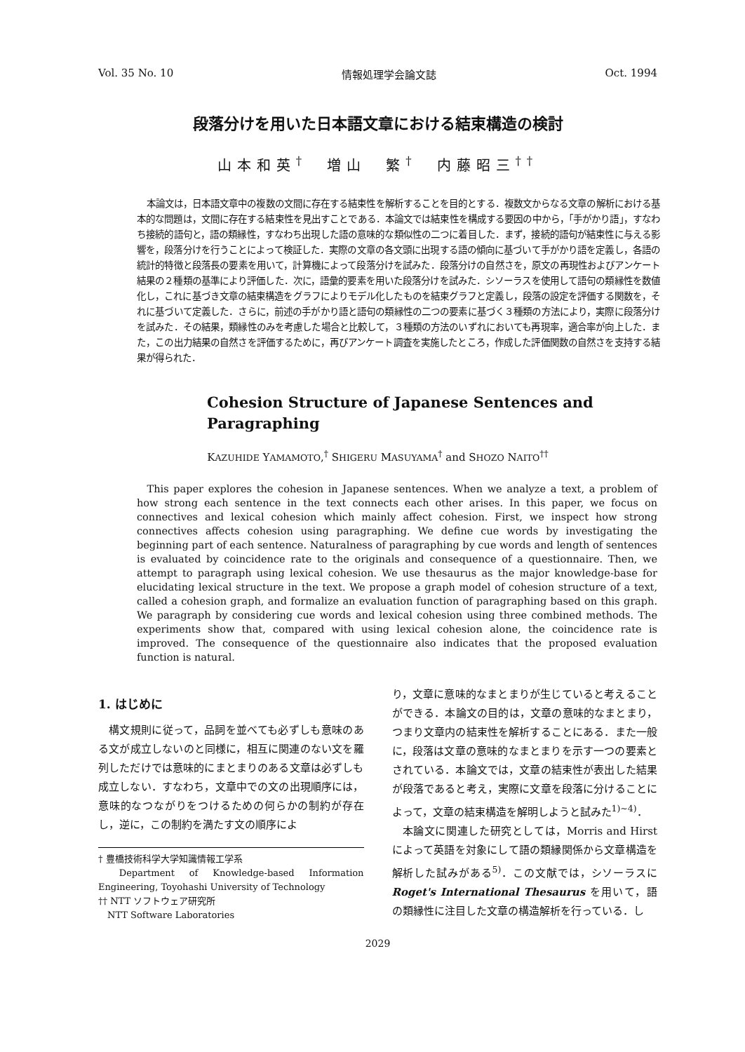Vol. 35 No. 10 情報処理学会論文誌 Oct. 1994
段落分けを用いた日本語文章における結束構造の検討
山本和英<sup>†</sup>　増山　繁<sup>†</sup>　内藤昭三<sup>††</sup>
本論文は，日本語文章中の複数の文間に存在する結束性を解析することを目的とする．複数文からなる文章の解析における基本的な問題は，文間に存在する結束性を見出すことである．本論文では結束性を構成する要因の中から，「手がかり語」，すなわち接続的語句と，語の類縁性，すなわち出現した語の意味的な類似性の二つに着目した．まず，接続的語句が結束性に与える影響を，段落分けを行うことによって検証した．実際の文章の各文頭に出現する語の傾向に基づいて手がかり語を定義し，各語の統計的特徴と段落長の要素を用いて，計算機によって段落分けを試みた．段落分けの自然さを，原文の再現性およびアンケート結果の２種類の基準により評価した．次に，語彙的要素を用いた段落分けを試みた．シソーラスを使用して語句の類縁性を数値化し，これに基づき文章の結束構造をグラフによりモデル化したものを結束グラフと定義し，段落の設定を評価する関数を，それに基づいて定義した．さらに，前述の手がかり語と語句の類縁性の二つの要素に基づく３種類の方法により，実際に段落分けを試みた．その結果，類縁性のみを考慮した場合と比較して，３種類の方法のいずれにおいても再現率，適合率が向上した．また，この出力結果の自然さを評価するために，再びアンケート調査を実施したところ，作成した評価関数の自然さを支持する結果が得られた．
Cohesion Structure of Japanese Sentences and
Paragraphing
KAZUHIDE YAMAMOTO,<sup>†</sup> SHIGERU MASUYAMA<sup>†</sup> and SHOZO NAITO<sup>††</sup>
This paper explores the cohesion in Japanese sentences. When we analyze a text, a problem of how strong each sentence in the text connects each other arises. In this paper, we focus on connectives and lexical cohesion which mainly affect cohesion. First, we inspect how strong connectives affects cohesion using paragraphing. We define cue words by investigating the beginning part of each sentence. Naturalness of paragraphing by cue words and length of sentences is evaluated by coincidence rate to the originals and consequence of a questionnaire. Then, we attempt to paragraph using lexical cohesion. We use thesaurus as the major knowledge-base for elucidating lexical structure in the text. We propose a graph model of cohesion structure of a text, called a cohesion graph, and formalize an evaluation function of paragraphing based on this graph. We paragraph by considering cue words and lexical cohesion using three combined methods. The experiments show that, compared with using lexical cohesion alone, the coincidence rate is improved. The consequence of the questionnaire also indicates that the proposed evaluation function is natural.
1. はじめに
構文規則に従って，品詞を並べても必ずしも意味のある文が成立しないのと同様に，相互に関連のない文を羅列しただけでは意味的にまとまりのある文章は必ずしも成立しない．すなわち，文章中での文の出現順序には，意味的なつながりをつけるための何らかの制約が存在し，逆に，この制約を満たす文の順序によ
† 豊橋技術科学大学知識情報工学系
　Department of Knowledge-based Information Engineering, Toyohashi University of Technology
†† NTT ソフトウェア研究所
　NTT Software Laboratories
り，文章に意味的なまとまりが生じていると考えることができる．本論文の目的は，文章の意味的なまとまり，つまり文章内の結束性を解析することにある．また一般に，段落は文章の意味的なまとまりを示す一つの要素とされている．本論文では，文章の結束性が表出した結果が段落であると考え，実際に文章を段落に分けることによって，文章の結束構造を解明しようと試みた<sup>1)~4)</sup>．
本論文に関連した研究としては，Morris and Hirst によって英語を対象にして語の類縁関係から文章構造を解析した試みがある<sup>5)</sup>．この文献では，シソーラスに Roget's International Thesaurus を用いて，語の類縁性に注目した文章の構造解析を行っている．し
2029